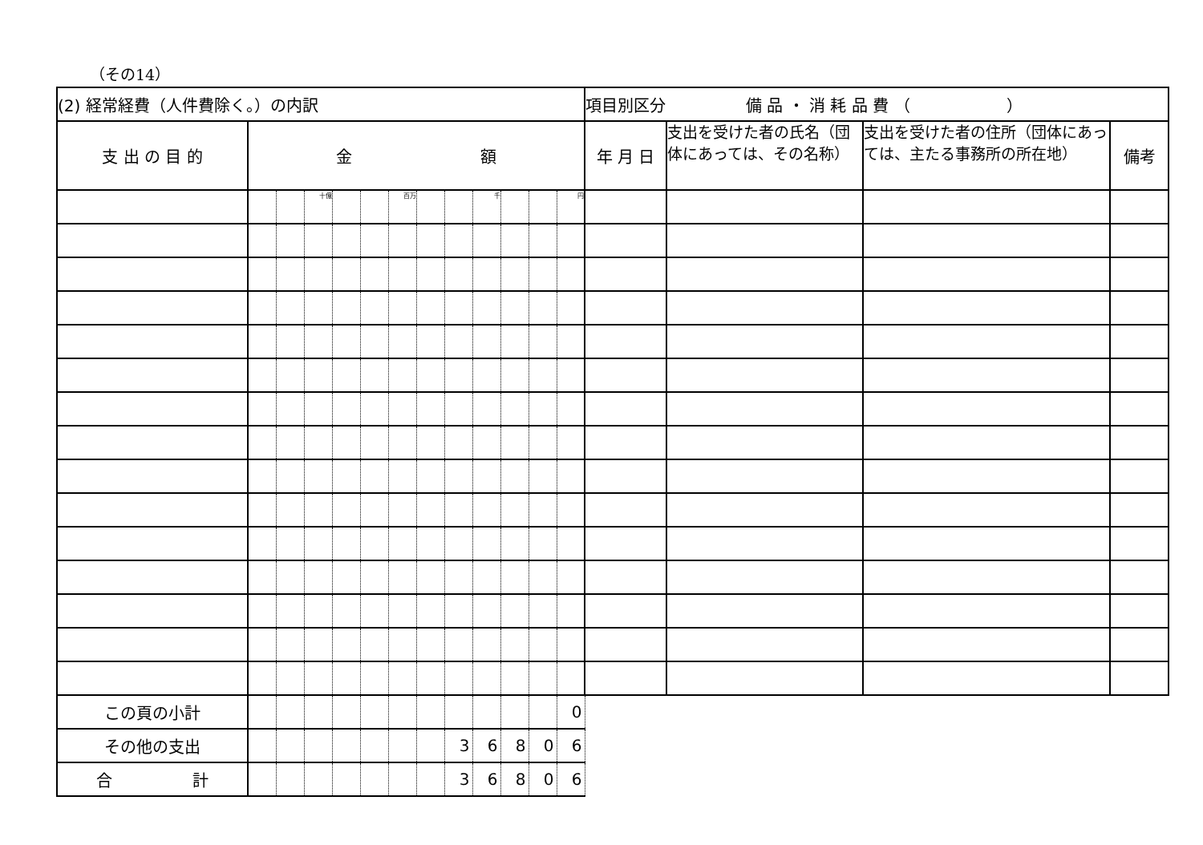（その14）
| (2) 経常経費（人件費除く。）の内訳 | | | | | | | | | | | | | 項目別区分 備 品 ・ 消 耗 品 費 （ ） | | | |
| 支 出 の 目 的 | 金 額 | | | | | | | | | | | | 年 月 日 | 支出を受けた者の氏名（団体にあっては、その名称） | 支出を受けた者の住所（団体にあっては、主たる事務所の所在地） | 備考 |
| | | | 十億 | | | 百万 | | | 千 | | | 円 | | | | |
| この頁の小計 | | | | | | | | | | | | 0 | | | | |
| その他の支出 | | | | | | | | 3 | 6 | 8 | 0 | 6 | | | | |
| 合 計 | | | | | | | | 3 | 6 | 8 | 0 | 6 | | | | |